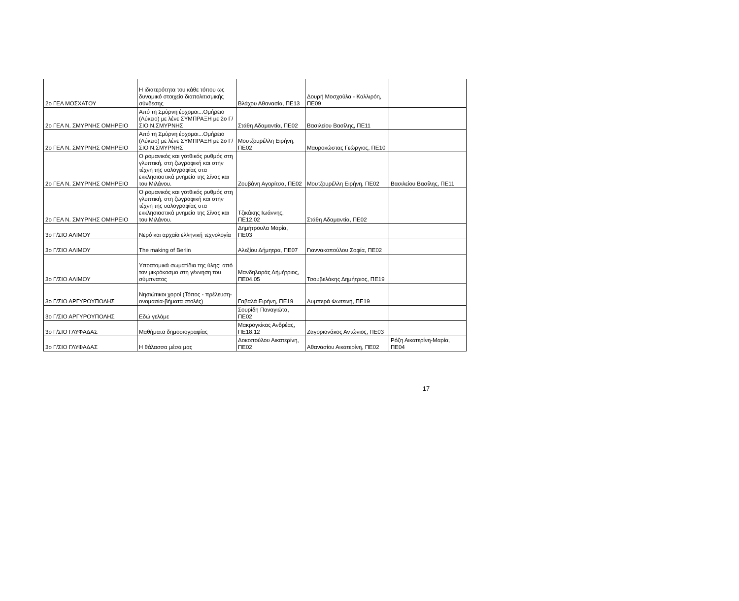| 2ο ΓΕΛ ΜΟΣΧΑΤΟΥ | Η ιδιατερότητα του κάθε τόπου ως δυναμικό στοιχείο διαπολιτισμικής σύνδεσης | Βλάχου Αθανασία, ΠΕ13 | Δουρή Μοσχούλα - Καλλιρόη, ΠΕ09 | |
| 2ο ΓΕΛ Ν. ΣΜΥΡΝΗΣ ΟΜΗΡΕΙΟ | Από τη Σμύρνη έρχομαι...Ομήρειο (Λύκειο) με λένε ΣΥΜΠΡΑΞΗ με 2ο Γ/ΣΙΟ Ν.ΣΜΥΡΝΗΣ | Στάθη Αδαμαντία, ΠΕ02 | Βασιλείου Βασίλης, ΠΕ11 | |
| 2ο ΓΕΛ Ν. ΣΜΥΡΝΗΣ ΟΜΗΡΕΙΟ | Από τη Σμύρνη έρχομαι...Ομήρειο (Λύκειο) με λένε ΣΥΜΠΡΑΞΗ με 2ο Γ/ΣΙΟ Ν.ΣΜΥΡΝΗΣ | Μουτζουρέλλη Ειρήνη, ΠΕ02 | Μαυροκώστας Γεώργιος, ΠΕ10 | |
| 2ο ΓΕΛ Ν. ΣΜΥΡΝΗΣ ΟΜΗΡΕΙΟ | Ο ρομανικός και γοτθικός ρυθμός στη γλυπτική, στη ζωγραφική και στην τέχνη της υαλογραφίας στα εκκλησιαστικά μνημεία της Σίνας και του Μιλάνου. | Ζουβάνη Αγορίτσα, ΠΕ02 | Μουτζουρέλλη Ειρήνη, ΠΕ02 | Βασιλείου Βασίλης, ΠΕ11 |
| 2ο ΓΕΛ Ν. ΣΜΥΡΝΗΣ ΟΜΗΡΕΙΟ | Ο ρομανικός και γοτθικός ρυθμός στη γλυπτική, στη ζωγραφική και στην τέχνη της υαλογραφίας στα εκκλησιαστικά μνημεία της Σίνας και του Μιλάνου. | Τζικάκης Ιωάννης, ΠΕ12.02 | Στάθη Αδαμαντία, ΠΕ02 | |
| 3ο Γ/ΣΙΟ ΑΛΙΜΟΥ | Νερό και αρχαία ελληνική τεχνολογία | Δημήτρουλα Μαρία, ΠΕ03 | | |
| 3ο Γ/ΣΙΟ ΑΛΙΜΟΥ | The making of Berlin | Αλεξίου Δήμητρα, ΠΕ07 | Γιαννακοπούλου Σοφία, ΠΕ02 | |
| 3ο Γ/ΣΙΟ ΑΛΙΜΟΥ | Υποατομικά σωματίδια της ύλης: από τον μικρόκοσμο στη γέννηση του σύμπνατος | Μανδηλαράς Δήμήτριος, ΠΕ04.05 | Τσουβελάκης Δημήτριος, ΠΕ19 | |
| 3ο Γ/ΣΙΟ ΑΡΓΥΡΟΥΠΟΛΗΣ | Νησιώτικοι χοροί (Τόπος - πρέλευση-ονομασία-βήματα στολές) | Γαβαλά Ειρήνη, ΠΕ19 | Λυμπερά Φωτεινή, ΠΕ19 | |
| 3ο Γ/ΣΙΟ ΑΡΓΥΡΟΥΠΟΛΗΣ | Εδώ γελάμε | Σουρίδη Παναγιώτα, ΠΕ02 | | |
| 3ο Γ/ΣΙΟ ΓΛΥΦΑΔΑΣ | Μαθήματα δημοσιογραφίας | Μακρογκίκας Ανδρέας, ΠΕ18.12 | Ζαγοριανάκος Αντώνιος, ΠΕ03 | |
| 3ο Γ/ΣΙΟ ΓΛΥΦΑΔΑΣ | Η θάλασσα μέσα μας | Δοκοπούλου Αικατερίνη, ΠΕ02 | Αθανασίου Αικατερίνη, ΠΕ02 | Ρόζη Αικατερίνη-Μαρία, ΠΕ04 |
17